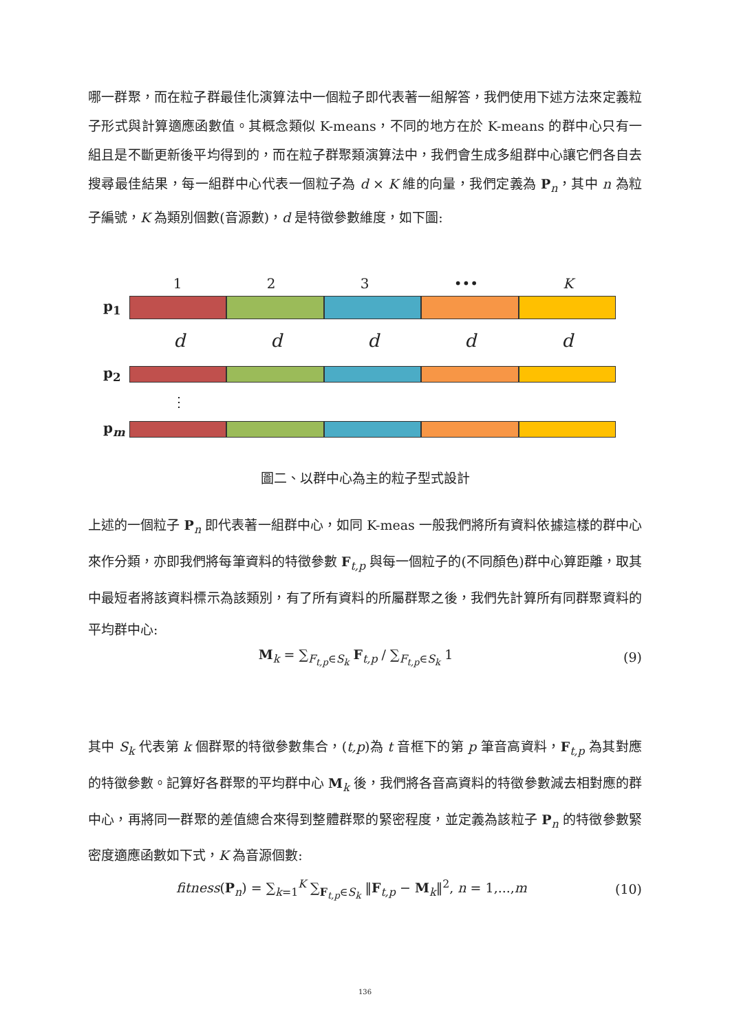哪一群聚，而在粒子群最佳化演算法中一個粒子即代表著一組解答，我們使用下述方法來定義粒子形式與計算適應函數值。其概念類似 K-means，不同的地方在於 K-means 的群中心只有一組且是不斷更新後平均得到的，而在粒子群聚類演算法中，我們會生成多組群中心讓它們各自去搜尋最佳結果，每一組群中心代表一個粒子為 d × K 維的向量，我們定義為 P<sub>n</sub>，其中 n 為粒子編號，K 為類別個數(音源數)，d 是特徵參數維度，如下圖:
1 2 3 ••• K
p<sub>1</sub>
d d d d d
p<sub>2</sub>
⋮
p<sub>m</sub>
圖二、以群中心為主的粒子型式設計
上述的一個粒子 P<sub>n</sub> 即代表著一組群中心，如同 K-meas 一般我們將所有資料依據這樣的群中心來作分類，亦即我們將每筆資料的特徵參數 F<sub>t,p</sub> 與每一個粒子的(不同顏色)群中心算距離，取其中最短者將該資料標示為該類別，有了所有資料的所屬群聚之後，我們先計算所有同群聚資料的平均群中心:
M<sub>k</sub> = ∑<sub>F<sub>t,p</sub>∈S<sub>k</sub></sub> F<sub>t,p</sub> / ∑<sub>F<sub>t,p</sub>∈S<sub>k</sub></sub> 1 (9)
其中 S<sub>k</sub> 代表第 k 個群聚的特徵參數集合，(t,p)為 t 音框下的第 p 筆音高資料，F<sub>t,p</sub> 為其對應的特徵參數。記算好各群聚的平均群中心 M<sub>k</sub> 後，我們將各音高資料的特徵參數減去相對應的群中心，再將同一群聚的差值總合來得到整體群聚的緊密程度，並定義為該粒子 P<sub>n</sub> 的特徵參數緊密度適應函數如下式，K 為音源個數:
fitness(P<sub>n</sub>) = ∑<sub>k=1</sub><sup>K</sup> ∑<sub>F<sub>t,p</sub>∈S<sub>k</sub></sub> ‖F<sub>t,p</sub> − M<sub>k</sub>‖<sup>2</sup>, n = 1,...,m (10)
136